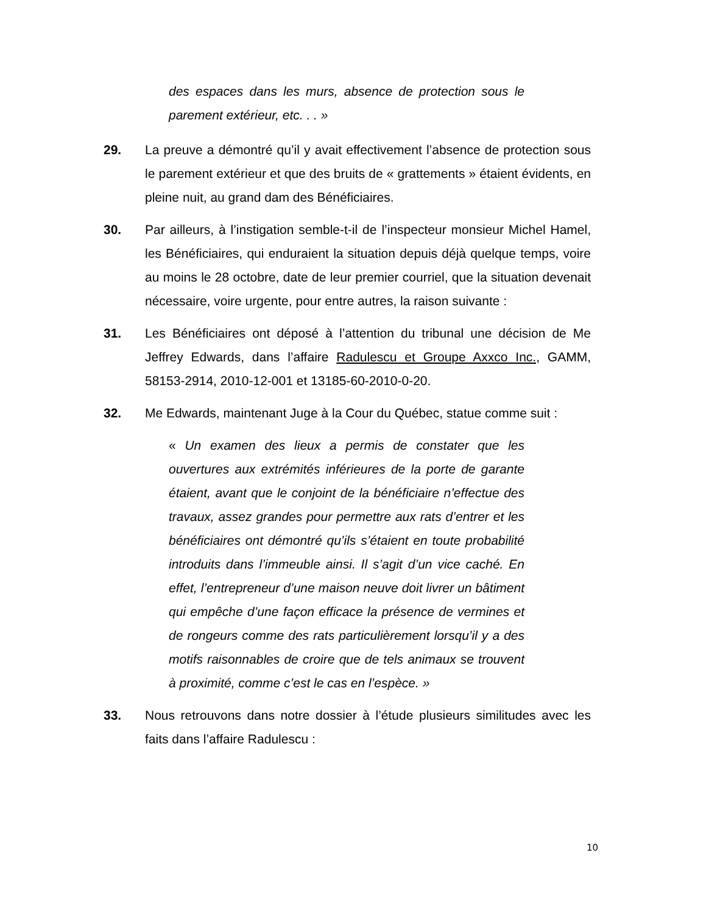des espaces dans les murs, absence de protection sous le parement extérieur, etc. . . »
29. La preuve a démontré qu’il y avait effectivement l’absence de protection sous le parement extérieur et que des bruits de « grattements » étaient évidents, en pleine nuit, au grand dam des Bénéficiaires.
30. Par ailleurs, à l’instigation semble-t-il de l’inspecteur monsieur Michel Hamel, les Bénéficiaires, qui enduraient la situation depuis déjà quelque temps, voire au moins le 28 octobre, date de leur premier courriel, que la situation devenait nécessaire, voire urgente, pour entre autres, la raison suivante :
31. Les Bénéficiaires ont déposé à l’attention du tribunal une décision de Me Jeffrey Edwards, dans l’affaire Radulescu et Groupe Axxco Inc., GAMM, 58153-2914, 2010-12-001 et 13185-60-2010-0-20.
32. Me Edwards, maintenant Juge à la Cour du Québec, statue comme suit :
« Un examen des lieux a permis de constater que les ouvertures aux extrémités inférieures de la porte de garante étaient, avant que le conjoint de la bénéficiaire n’effectue des travaux, assez grandes pour permettre aux rats d’entrer et les bénéficiaires ont démontré qu’ils s’étaient en toute probabilité introduits dans l’immeuble ainsi. Il s’agit d’un vice caché. En effet, l’entrepreneur d’une maison neuve doit livrer un bâtiment qui empêche d’une façon efficace la présence de vermines et de rongeurs comme des rats particulièrement lorsqu’il y a des motifs raisonnables de croire que de tels animaux se trouvent à proximité, comme c’est le cas en l’espèce. »
33. Nous retrouvons dans notre dossier à l’étude plusieurs similitudes avec les faits dans l’affaire Radulescu :
10